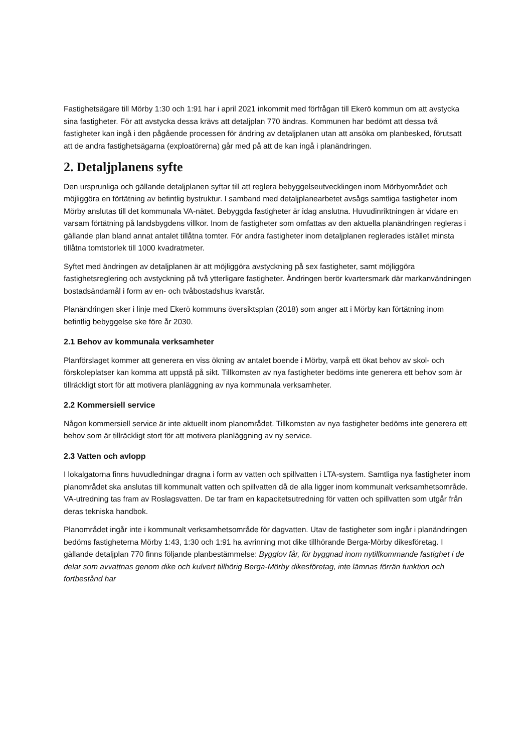Fastighetsägare till Mörby 1:30 och 1:91 har i april 2021 inkommit med förfrågan till Ekerö kommun om att avstycka sina fastigheter. För att avstycka dessa krävs att detaljplan 770 ändras. Kommunen har bedömt att dessa två fastigheter kan ingå i den pågående processen för ändring av detaljplanen utan att ansöka om planbesked, förutsatt att de andra fastighetsägarna (exploatörerna) går med på att de kan ingå i planändringen.
2. Detaljplanens syfte
Den ursprunliga och gällande detaljplanen syftar till att reglera bebyggelseutvecklingen inom Mörbyområdet och möjliggöra en förtätning av befintlig bystruktur. I samband med detaljplanearbetet avsågs samtliga fastigheter inom Mörby anslutas till det kommunala VA-nätet. Bebyggda fastigheter är idag anslutna. Huvudinriktningen är vidare en varsam förtätning på landsbygdens villkor. Inom de fastigheter som omfattas av den aktuella planändringen regleras i gällande plan bland annat antalet tillåtna tomter. För andra fastigheter inom detaljplanen reglerades istället minsta tillåtna tomtstorlek till 1000 kvadratmeter.
Syftet med ändringen av detaljplanen är att möjliggöra avstyckning på sex fastigheter, samt möjliggöra fastighetsreglering och avstyckning på två ytterligare fastigheter. Ändringen berör kvartersmark där markanvändningen bostadsändamål i form av en- och tvåbostadshus kvarstår.
Planändringen sker i linje med Ekerö kommuns översiktsplan (2018) som anger att i Mörby kan förtätning inom befintlig bebyggelse ske före år 2030.
2.1 Behov av kommunala verksamheter
Planförslaget kommer att generera en viss ökning av antalet boende i Mörby, varpå ett ökat behov av skol- och förskoleplatser kan komma att uppstå på sikt. Tillkomsten av nya fastigheter bedöms inte generera ett behov som är tillräckligt stort för att motivera planläggning av nya kommunala verksamheter.
2.2 Kommersiell service
Någon kommersiell service är inte aktuellt inom planområdet. Tillkomsten av nya fastigheter bedöms inte generera ett behov som är tillräckligt stort för att motivera planläggning av ny service.
2.3 Vatten och avlopp
I lokalgatorna finns huvudledningar dragna i form av vatten och spillvatten i LTA-system. Samtliga nya fastigheter inom planområdet ska anslutas till kommunalt vatten och spillvatten då de alla ligger inom kommunalt verksamhetsområde. VA-utredning tas fram av Roslagsvatten. De tar fram en kapacitetsutredning för vatten och spillvatten som utgår från deras tekniska handbok.
Planområdet ingår inte i kommunalt verksamhetsområde för dagvatten. Utav de fastigheter som ingår i planändringen bedöms fastigheterna Mörby 1:43, 1:30 och 1:91 ha avrinning mot dike tillhörande Berga-Mörby dikesföretag. I gällande detaljplan 770 finns följande planbestämmelse: Bygglov får, för byggnad inom nytillkommande fastighet i de delar som avvattnas genom dike och kulvert tillhörig Berga-Mörby dikesföretag, inte lämnas förrän funktion och fortbestånd har